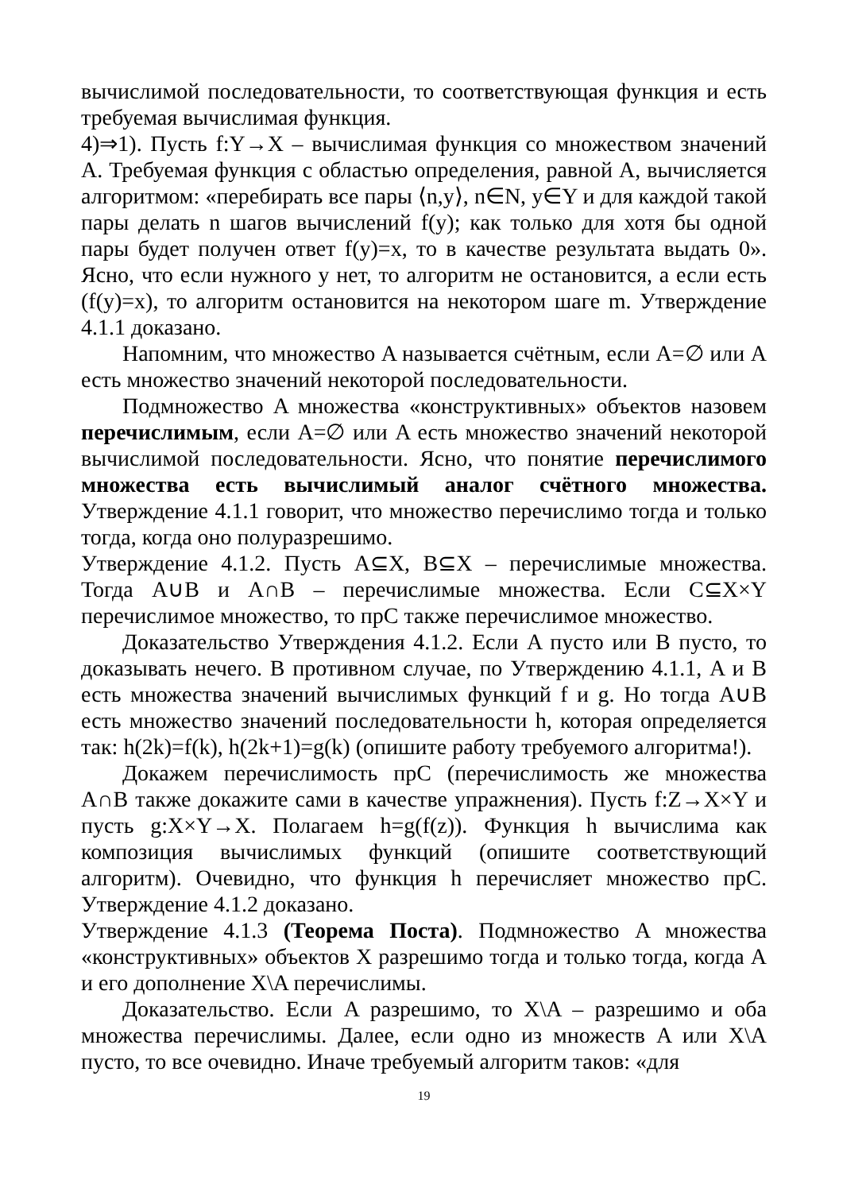вычислимой последовательности, то соответствующая функция и есть требуемая вычислимая функция.
4)⇒1). Пусть f:Y→X – вычислимая функция со множеством значений A. Требуемая функция с областью определения, равной A, вычисляется алгоритмом: «перебирать все пары ⟨n,y⟩, n∈N, y∈Y и для каждой такой пары делать n шагов вычислений f(y); как только для хотя бы одной пары будет получен ответ f(y)=x, то в качестве результата выдать 0». Ясно, что если нужного y нет, то алгоритм не остановится, а если есть (f(y)=x), то алгоритм остановится на некотором шаге m. Утверждение 4.1.1 доказано.
Напомним, что множество A называется счётным, если A=∅ или A есть множество значений некоторой последовательности.
Подмножество A множества «конструктивных» объектов назовем перечислимым, если A=∅ или A есть множество значений некоторой вычислимой последовательности. Ясно, что понятие перечислимого множества есть вычислимый аналог счётного множества. Утверждение 4.1.1 говорит, что множество перечислимо тогда и только тогда, когда оно полуразрешимо.
Утверждение 4.1.2. Пусть A⊆X, B⊆X – перечислимые множества. Тогда A∪B и A∩B – перечислимые множества. Если C⊆X×Y перечислимое множество, то прC также перечислимое множество.
Доказательство Утверждения 4.1.2. Если A пусто или B пусто, то доказывать нечего. В противном случае, по Утверждению 4.1.1, A и B есть множества значений вычислимых функций f и g. Но тогда A∪B есть множество значений последовательности h, которая определяется так: h(2k)=f(k), h(2k+1)=g(k) (опишите работу требуемого алгоритма!).
Докажем перечислимость прC (перечислимость же множества A∩B также докажите сами в качестве упражнения). Пусть f:Z→X×Y и пусть g:X×Y→X. Полагаем h=g(f(z)). Функция h вычислима как композиция вычислимых функций (опишите соответствующий алгоритм). Очевидно, что функция h перечисляет множество прC. Утверждение 4.1.2 доказано.
Утверждение 4.1.3 (Теорема Поста). Подмножество A множества «конструктивных» объектов X разрешимо тогда и только тогда, когда A и его дополнение X\A перечислимы.
Доказательство. Если A разрешимо, то X\A – разрешимо и оба множества перечислимы. Далее, если одно из множеств A или X\A пусто, то все очевидно. Иначе требуемый алгоритм таков: «для
19